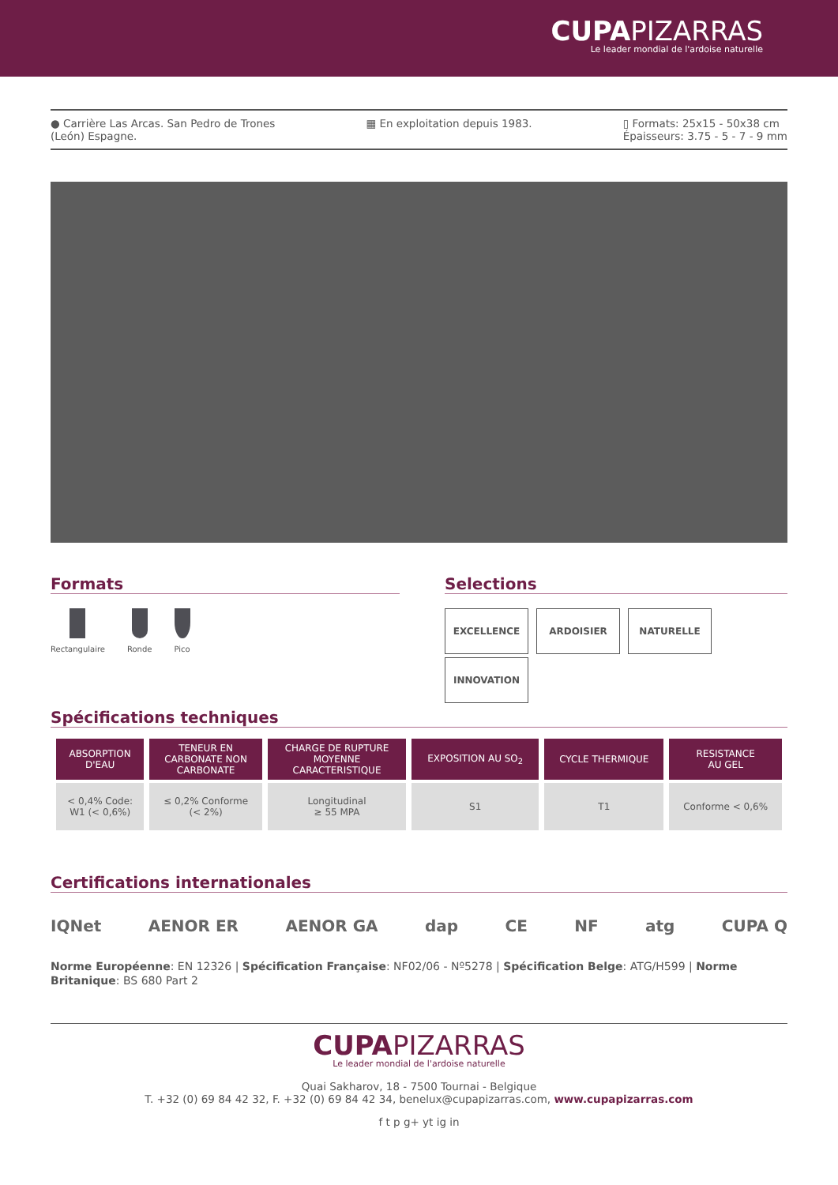CUPAPIZARRAS
Le leader mondial de l'ardoise naturelle
● Carrière Las Arcas. San Pedro de Trones
(León) Espagne.
▦ En exploitation depuis 1983. ▯ Formats: 25x15 - 50x38 cm
Épaisseurs: 3.75 - 5 - 7 - 9 mm
Formats
Rectangulaire Ronde Pico
Selections
EXCELLENCE ARDOISIER NATURELLE
INNOVATION
Spécifications techniques
| ABSORPTION D'EAU | TENEUR EN CARBONATE NON CARBONATE | CHARGE DE RUPTURE MOYENNE CARACTERISTIQUE | EXPOSITION AU SO<sub>2</sub> | CYCLE THERMIQUE | RESISTANCE AU GEL |
| --- | --- | --- | --- | --- | --- |
| < 0,4% Code: W1 (< 0,6%) | ≤ 0,2% Conforme (< 2%) | Longitudinal ≥ 55 MPA | S1 | T1 | Conforme < 0,6% |
Certifications internationales
IQNet AENOR ER AENOR GA dap CE NF atg CUPA Q
Norme Européenne: EN 12326 | Spécification Française: NF02/06 - Nº5278 | Spécification Belge: ATG/H599 | Norme Britanique: BS 680 Part 2
CUPAPIZARRAS
Le leader mondial de l'ardoise naturelle
Quai Sakharov, 18 - 7500 Tournai - Belgique
T. +32 (0) 69 84 42 32, F. +32 (0) 69 84 42 34, benelux@cupapizarras.com, www.cupapizarras.com
f t p g+ yt ig in